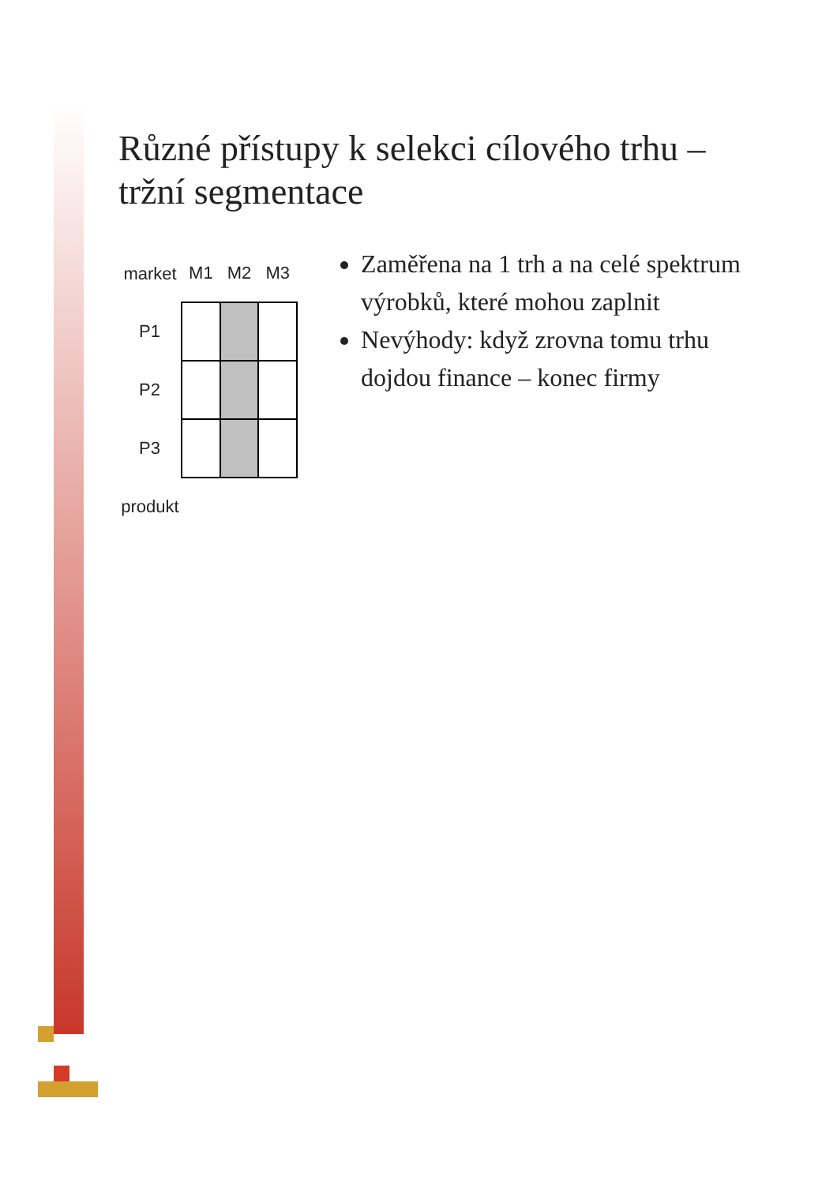Různé přístupy k selekci cílového trhu – tržní segmentace
| market | M1 | M2 | M3 |
| --- | --- | --- | --- |
| P1 | | | |
| P2 | | | |
| P3 | | | |
| produkt | | | |
Zaměřena na 1 trh a na celé spektrum výrobků, které mohou zaplnit
Nevýhody: když zrovna tomu trhu dojdou finance – konec firmy